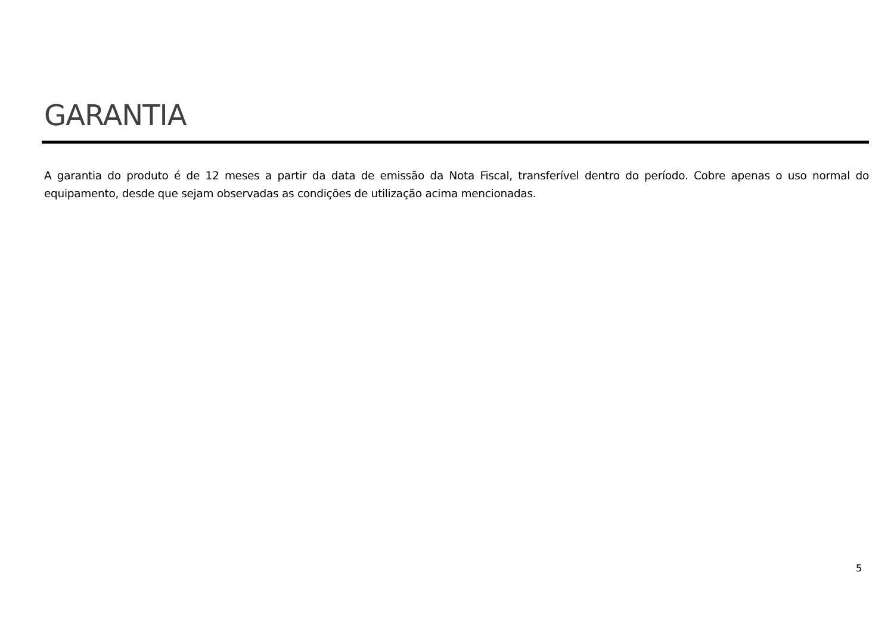GARANTIA
A garantia do produto é de 12 meses a partir da data de emissão da Nota Fiscal, transferível dentro do período. Cobre apenas o uso normal do equipamento, desde que sejam observadas as condições de utilização acima mencionadas.
5